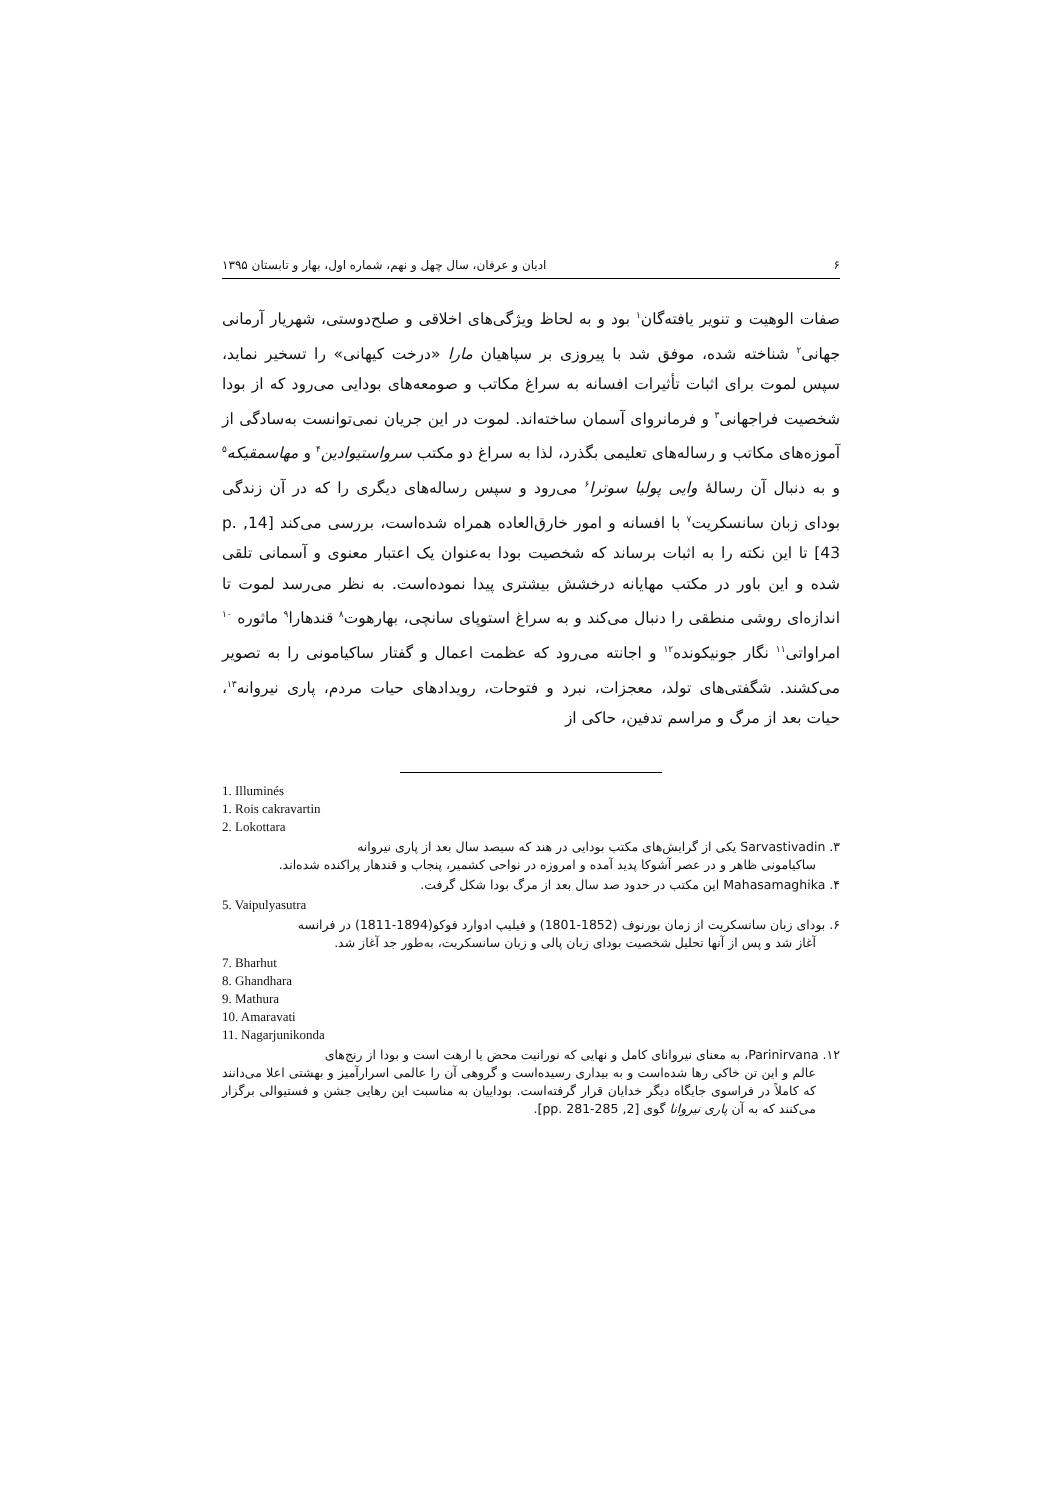۶ ادیان و عرفان، سال چهل و نهم، شماره اول، بهار و تابستان ۱۳۹۵
صفات الوهیت و تنویر یافته‌گان<sup>۱</sup> بود و به لحاظ ویژگی‌های اخلاقی و صلح‌دوستی، شهریار آرمانی جهانی<sup>۲</sup> شناخته شده، موفق شد با پیروزی بر سپاهیان مارا «درخت کیهانی» را تسخیر نماید، سپس لموت برای اثبات تأثیرات افسانه به سراغ مکاتب و صومعه‌های بودایی می‌رود که از بودا شخصیت فراجهانی<sup>۳</sup> و فرمانروای آسمان ساخته‌اند. لموت در این جریان نمی‌توانست به‌سادگی از آموزه‌های مکاتب و رساله‌های تعلیمی بگذرد، لذا به سراغ دو مکتب سرواستیوادین<sup>۴</sup> و مهاسمقیکه<sup>۵</sup> و به دنبال آن رسالهٔ وایی پولیا سوترا<sup>۶</sup> می‌رود و سپس رساله‌های دیگری را که در آن زندگی بودای زبان سانسکریت<sup>۷</sup> با افسانه و امور خارق‌العاده همراه شده‌است، بررسی می‌کند [14, p. 43] تا این نکته را به اثبات برساند که شخصیت بودا به‌عنوان یک اعتبار معنوی و آسمانی تلقی شده و این باور در مکتب مهایانه درخشش بیشتری پیدا نموده‌است. به نظر می‌رسد لموت تا اندازه‌ای روشی منطقی را دنبال می‌کند و به سراغ استوپای سانچی، بهارهوت<sup>۸</sup> قندهارا<sup>۹</sup> ماثوره <sup>۱۰</sup> امراواتی<sup>۱۱</sup> نگار جونیکونده<sup>۱۲</sup> و اجانته می‌رود که عظمت اعمال و گفتار ساکیامونی را به تصویر می‌کشند. شگفتی‌های تولد، معجزات، نبرد و فتوحات، رویدادهای حیات مردم، پاری نیروانه<sup>۱۳</sup>، حیات بعد از مرگ و مراسم تدفین، حاکی از
1. Illuminés
1. Rois cakravartin
2. Lokottara
۳. Sarvastivadin یکی از گرایش‌های مکتب بودایی در هند که سیصد سال بعد از پاری نیروانه
ساکیامونی ظاهر و در عصر آشوکا پدید آمده و امروزه در نواحی کشمیر، پنجاب و قندهار پراکنده شده‌اند.
۴. Mahasamaghika این مکتب در حدود صد سال بعد از مرگ بودا شکل گرفت.
5. Vaipulyasutra
۶. بودای زبان سانسکریت از زمان بورنوف (1852-1801) و فیلیپ ادوارد فوکو(1894-1811) در فرانسه
آغاز شد و پس از آنها تحلیل شخصیت بودای زبان پالی و زبان سانسکریت، به‌طور جد آغاز شد.
7. Bharhut
8. Ghandhara
9. Mathura
10. Amaravati
11. Nagarjunikonda
۱۲. Parinirvana، به معنای نیروانای کامل و نهایی که نورانیت محض یا ارهت است و بودا از رنج‌های
عالم و این تن خاکی رها شده‌است و به بیداری رسیده‌است و گروهی آن را عالمی اسرارآمیز و بهشتی اعلا می‌دانند که کاملاً در فراسوی جایگاه دیگر خدایان قرار گرفته‌است. بوداییان به مناسبت این رهایی جشن و فستیوالی برگزار می‌کنند که به آن پاری نیروانا گوی [2, pp. 281-285].